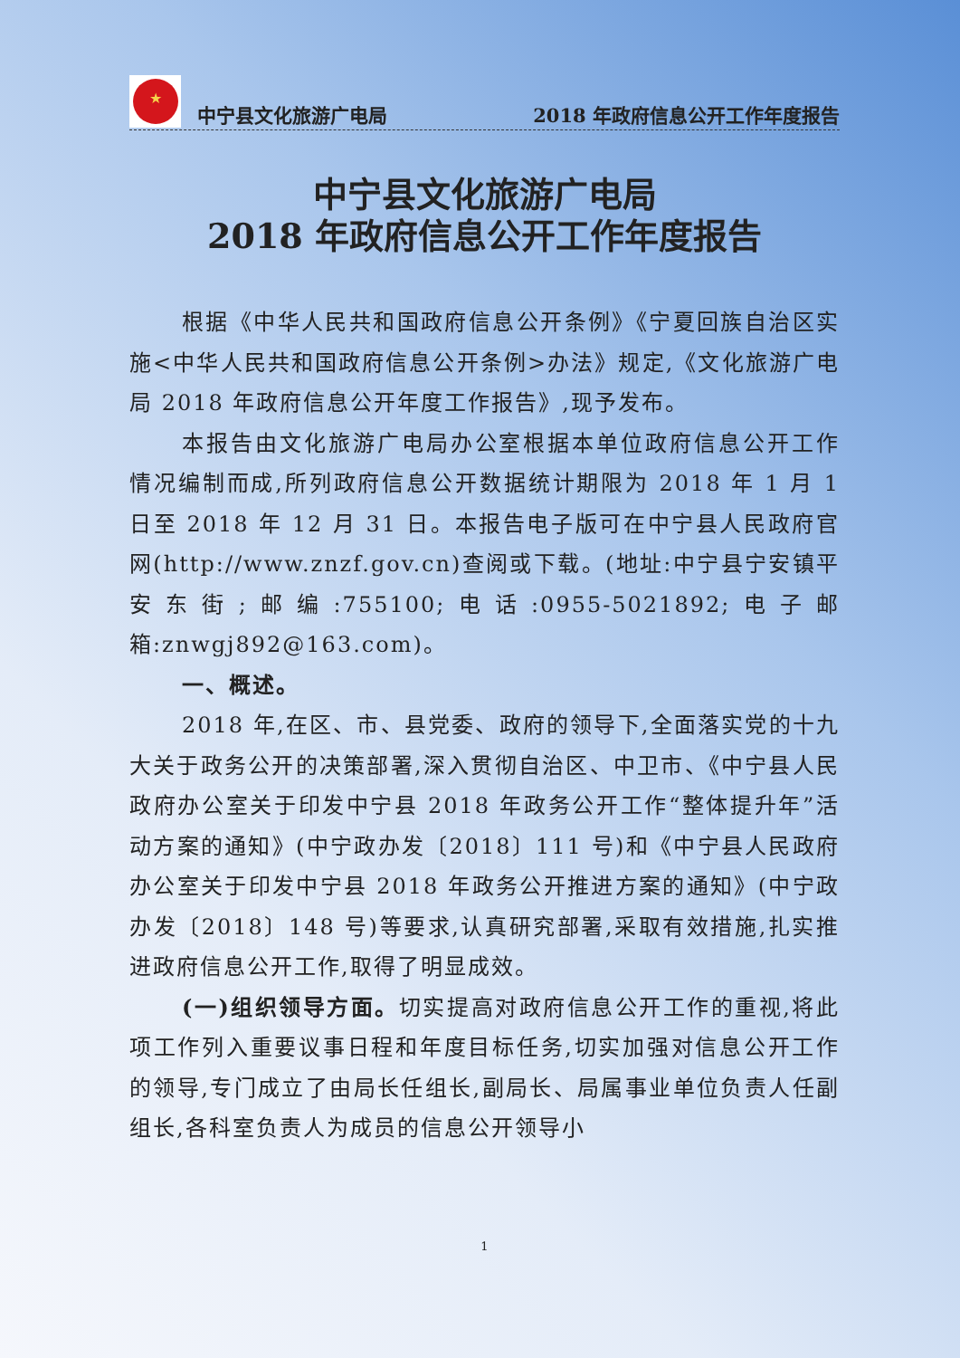★
中宁县文化旅游广电局 2018 年政府信息公开工作年度报告
中宁县文化旅游广电局
2018 年政府信息公开工作年度报告
根据《中华人民共和国政府信息公开条例》《宁夏回族自治区实施<中华人民共和国政府信息公开条例>办法》规定,《文化旅游广电局 2018 年政府信息公开年度工作报告》,现予发布。
本报告由文化旅游广电局办公室根据本单位政府信息公开工作情况编制而成,所列政府信息公开数据统计期限为 2018 年 1 月 1 日至 2018 年 12 月 31 日。本报告电子版可在中宁县人民政府官网(http://www.znzf.gov.cn)查阅或下载。(地址:中宁县宁安镇平安东街;邮编:755100;电话:0955-5021892;电子邮箱:znwgj892@163.com)。
一、概述。
2018 年,在区、市、县党委、政府的领导下,全面落实党的十九大关于政务公开的决策部署,深入贯彻自治区、中卫市、《中宁县人民政府办公室关于印发中宁县 2018 年政务公开工作“整体提升年”活动方案的通知》(中宁政办发〔2018〕111 号)和《中宁县人民政府办公室关于印发中宁县 2018 年政务公开推进方案的通知》(中宁政办发〔2018〕148 号)等要求,认真研究部署,采取有效措施,扎实推进政府信息公开工作,取得了明显成效。
(一)组织领导方面。切实提高对政府信息公开工作的重视,将此项工作列入重要议事日程和年度目标任务,切实加强对信息公开工作的领导,专门成立了由局长任组长,副局长、局属事业单位负责人任副组长,各科室负责人为成员的信息公开领导小
1